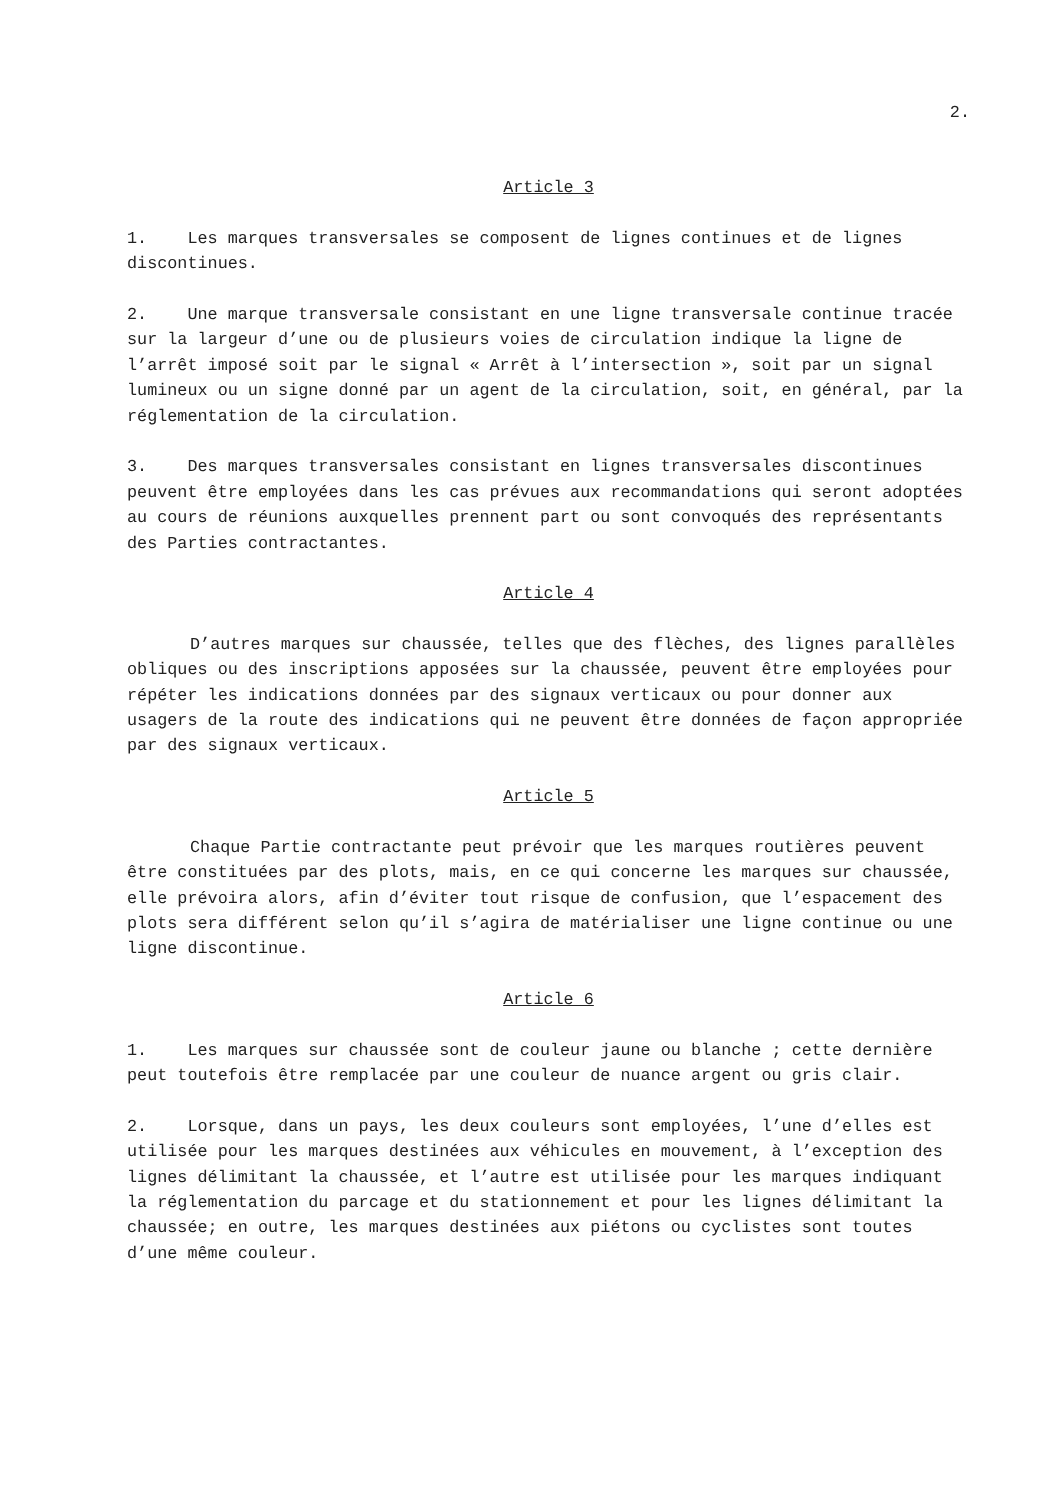2.
Article 3
1. Les marques transversales se composent de lignes continues et de lignes discontinues.
2. Une marque transversale consistant en une ligne transversale continue tracée sur la largeur d’une ou de plusieurs voies de circulation indique la ligne de l’arrêt imposé soit par le signal « Arrêt à l’intersection », soit par un signal lumineux ou un signe donné par un agent de la circulation, soit, en général, par la réglementation de la circulation.
3. Des marques transversales consistant en lignes transversales discontinues peuvent être employées dans les cas prévues aux recommandations qui seront adoptées au cours de réunions auxquelles prennent part ou sont convoqués des représentants des Parties contractantes.
Article 4
D’autres marques sur chaussée, telles que des flèches, des lignes parallèles obliques ou des inscriptions apposées sur la chaussée, peuvent être employées pour répéter les indications données par des signaux verticaux ou pour donner aux usagers de la route des indications qui ne peuvent être données de façon appropriée par des signaux verticaux.
Article 5
Chaque Partie contractante peut prévoir que les marques routières peuvent être constituées par des plots, mais, en ce qui concerne les marques sur chaussée, elle prévoira alors, afin d’éviter tout risque de confusion, que l’espacement des plots sera différent selon qu’il s’agira de matérialiser une ligne continue ou une ligne discontinue.
Article 6
1. Les marques sur chaussée sont de couleur jaune ou blanche ; cette dernière peut toutefois être remplacée par une couleur de nuance argent ou gris clair.
2. Lorsque, dans un pays, les deux couleurs sont employées, l’une d’elles est utilisée pour les marques destinées aux véhicules en mouvement, à l’exception des lignes délimitant la chaussée, et l’autre est utilisée pour les marques indiquant la réglementation du parcage et du stationnement et pour les lignes délimitant la chaussée; en outre, les marques destinées aux piétons ou cyclistes sont toutes d’une même couleur.